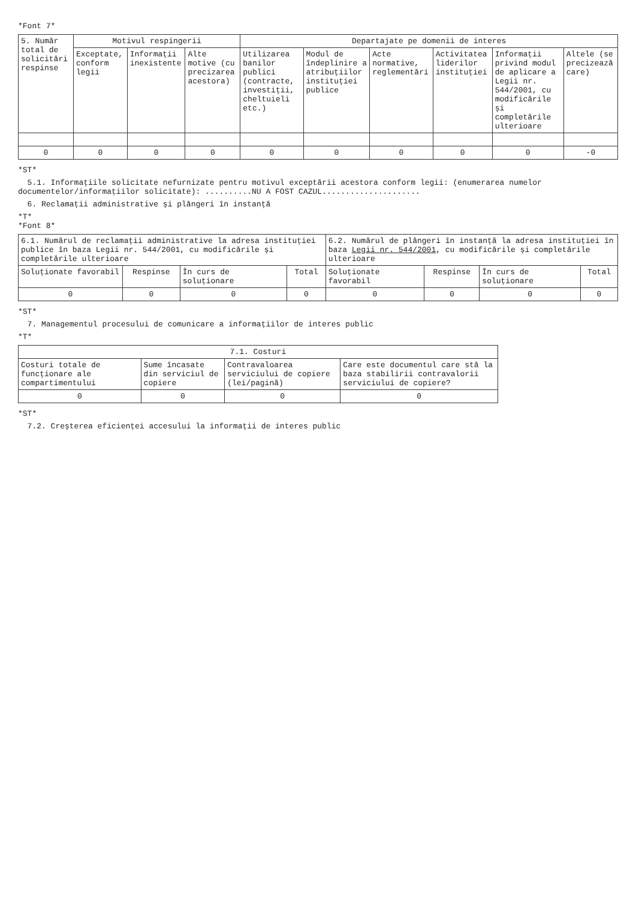*Font 7*
| 5. Număr total de solicitări respinse | Motivul respingerii | | | Departajate pe domenii de interes | | | | | |
| --- | --- | --- | --- | --- | --- | --- | --- | --- | --- |
| | Exceptate, conform legii | Informații inexistente | Alte motive (cu precizarea acestora) | Utilizarea banilor publici (contracte, investiții, cheltuieli etc.) | Modul de îndeplinire a atribuțiilor instituției publice | Acte normative, reglementări | Activitatea liderilor instituției | Informații privind modul de aplicare a Legii nr. 544/2001, cu modificările și completările ulterioare | Altele (se precizează care) |
| 0 | 0 | 0 | 0 | 0 | 0 | 0 | 0 | 0 | -0 |
*ST*
5.1. Informațiile solicitate nefurnizate pentru motivul exceptării acestora conform legii: (enumerarea numelor documentelor/informațiilor solicitate): ..........NU A FOST CAZUL.....................
6. Reclamații administrative și plângeri în instanță
*T*
*Font 8*
| 6.1. Numărul de reclamații administrative la adresa instituției publice în baza Legii nr. 544/2001, cu modificările și completările ulterioare | | | | 6.2. Numărul de plângeri în instanță la adresa instituției în baza Legii nr. 544/2001 , cu modificările și completările ulterioare | | | |
| Soluționate favorabil | Respinse | În curs de soluționare | Total | Soluționate favorabil | Respinse | În curs de soluționare | Total |
| 0 | 0 | 0 | 0 | 0 | 0 | 0 | 0 |
*ST*
7. Managementul procesului de comunicare a informațiilor de interes public
*T*
| 7.1. Costuri | | | |
| --- | --- | --- | --- |
| Costuri totale de funcționare ale compartimentului | Sume încasate din serviciul de copiere | Contravaloarea serviciului de copiere (lei/pagină) | Care este documentul care stă la baza stabilirii contravalorii serviciului de copiere? |
| 0 | 0 | 0 | 0 |
*ST*
7.2. Creșterea eficienței accesului la informații de interes public